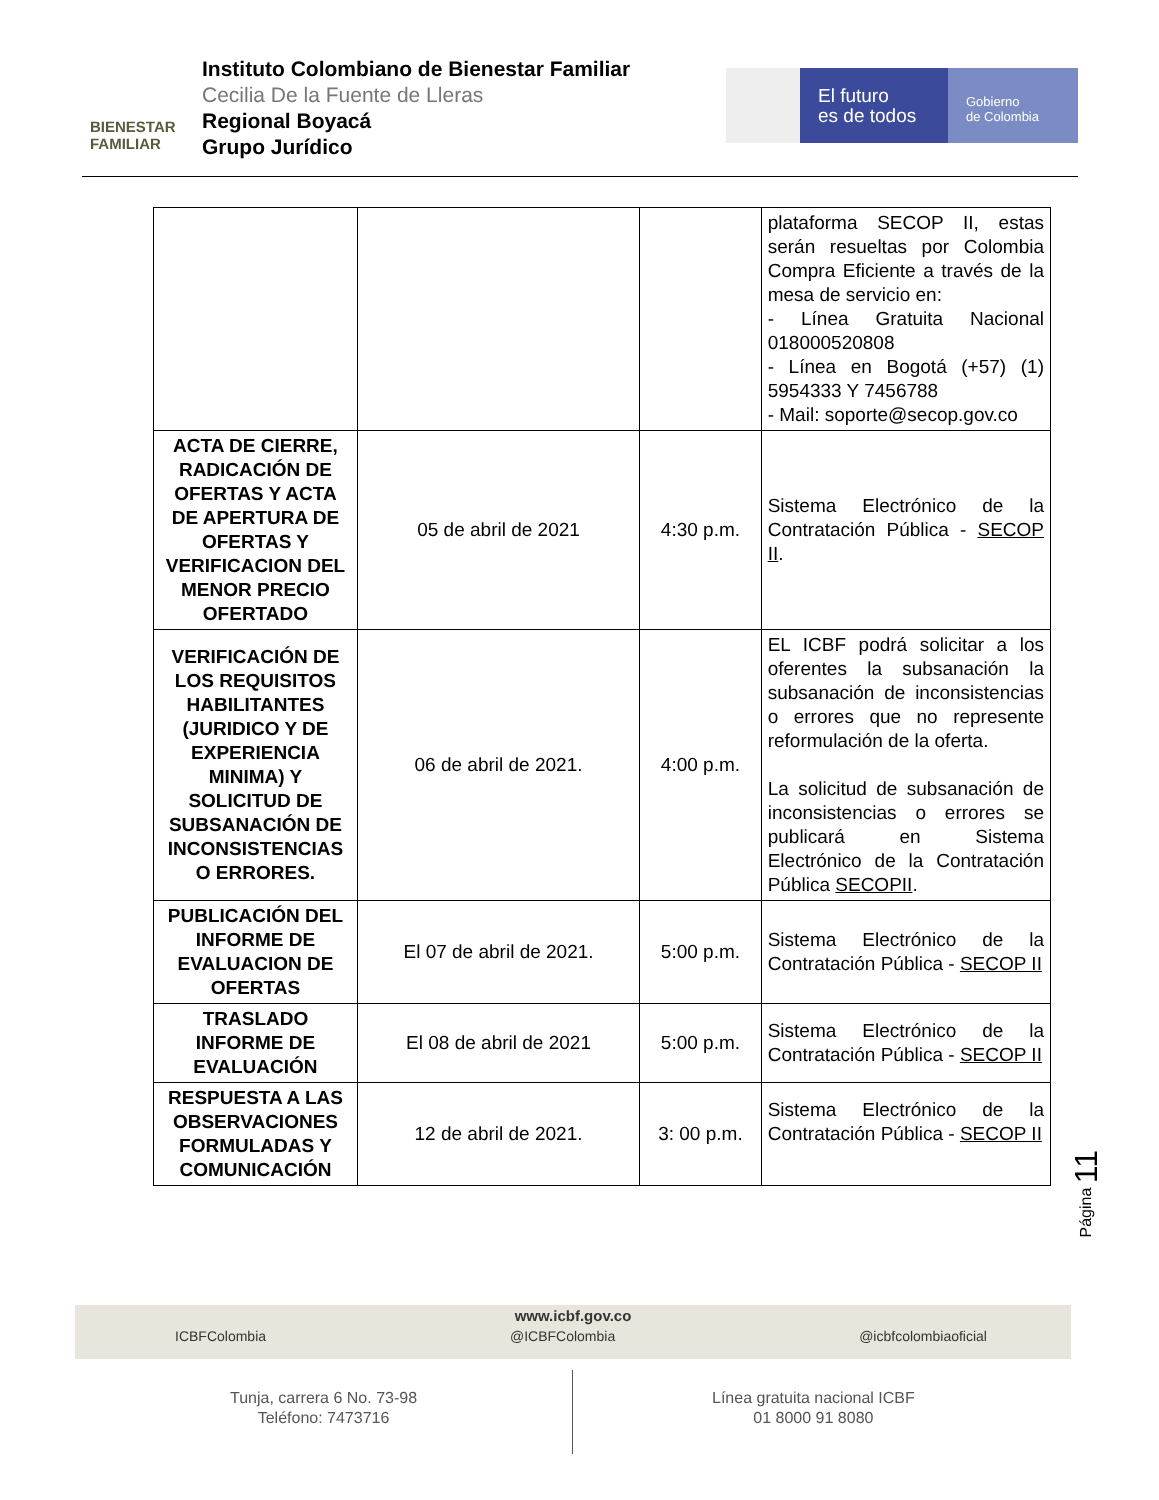BIENESTAR
FAMILIAR
Instituto Colombiano de Bienestar Familiar
Cecilia De la Fuente de Lleras
Regional Boyacá
Grupo Jurídico
El futuro
es de todos
Gobierno
de Colombia
| | | | plataforma SECOP II, estas serán resueltas por Colombia Compra Eficiente a través de la mesa de servicio en: - Línea Gratuita Nacional 018000520808 - Línea en Bogotá (+57) (1) 5954333 Y 7456788 - Mail: soporte@secop.gov.co |
| ACTA DE CIERRE, RADICACIÓN DE OFERTAS Y ACTA DE APERTURA DE OFERTAS Y VERIFICACION DEL MENOR PRECIO OFERTADO | 05 de abril de 2021 | 4:30 p.m. | Sistema Electrónico de la Contratación Pública - SECOP II . |
| VERIFICACIÓN DE LOS REQUISITOS HABILITANTES (JURIDICO Y DE EXPERIENCIA MINIMA) Y SOLICITUD DE SUBSANACIÓN DE INCONSISTENCIAS O ERRORES. | 06 de abril de 2021. | 4:00 p.m. | EL ICBF podrá solicitar a los oferentes la subsanación la subsanación de inconsistencias o errores que no represente reformulación de la oferta. La solicitud de subsanación de inconsistencias o errores se publicará en Sistema Electrónico de la Contratación Pública SECOPII . |
| PUBLICACIÓN DEL INFORME DE EVALUACION DE OFERTAS | El 07 de abril de 2021. | 5:00 p.m. | Sistema Electrónico de la Contratación Pública - SECOP II |
| TRASLADO INFORME DE EVALUACIÓN | El 08 de abril de 2021 | 5:00 p.m. | Sistema Electrónico de la Contratación Pública - SECOP II |
| RESPUESTA A LAS OBSERVACIONES FORMULADAS Y COMUNICACIÓN | 12 de abril de 2021. | 3: 00 p.m. | Sistema Electrónico de la Contratación Pública - SECOP II |
Página 11
www.icbf.gov.co
ICBFColombia @ICBFColombia @icbfcolombiaoficial
Tunja, carrera 6 No. 73-98
Teléfono: 7473716
Línea gratuita nacional ICBF
01 8000 91 8080